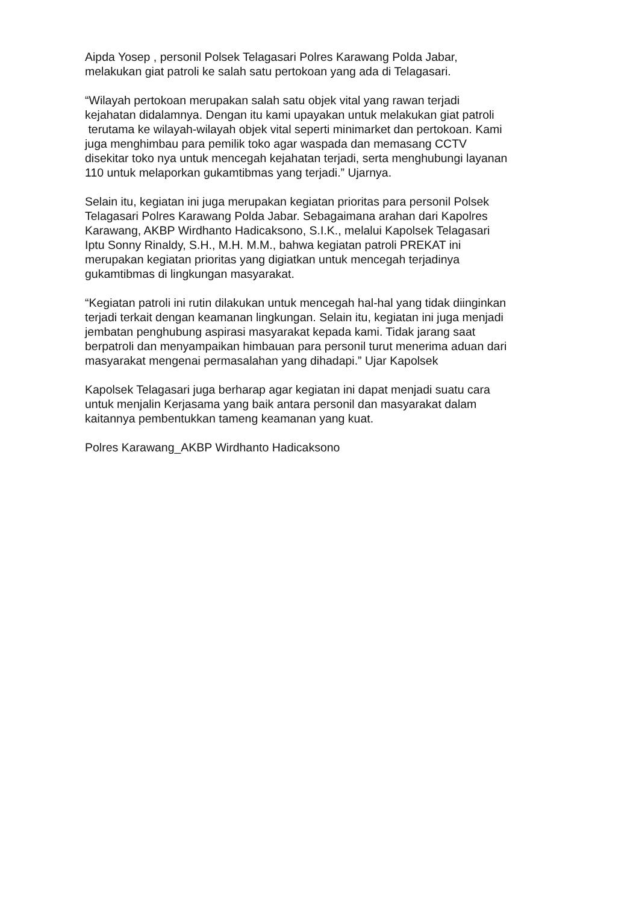Aipda Yosep , personil Polsek Telagasari Polres Karawang Polda Jabar,
melakukan giat patroli ke salah satu pertokoan yang ada di Telagasari.
“Wilayah pertokoan merupakan salah satu objek vital yang rawan terjadi
kejahatan didalamnya. Dengan itu kami upayakan untuk melakukan giat patroli
terutama ke wilayah-wilayah objek vital seperti minimarket dan pertokoan. Kami
juga menghimbau para pemilik toko agar waspada dan memasang CCTV
disekitar toko nya untuk mencegah kejahatan terjadi, serta menghubungi layanan
110 untuk melaporkan gukamtibmas yang terjadi.” Ujarnya.
Selain itu, kegiatan ini juga merupakan kegiatan prioritas para personil Polsek
Telagasari Polres Karawang Polda Jabar. Sebagaimana arahan dari Kapolres
Karawang, AKBP Wirdhanto Hadicaksono, S.I.K., melalui Kapolsek Telagasari
Iptu Sonny Rinaldy, S.H., M.H. M.M., bahwa kegiatan patroli PREKAT ini
merupakan kegiatan prioritas yang digiatkan untuk mencegah terjadinya
gukamtibmas di lingkungan masyarakat.
“Kegiatan patroli ini rutin dilakukan untuk mencegah hal-hal yang tidak diinginkan
terjadi terkait dengan keamanan lingkungan. Selain itu, kegiatan ini juga menjadi
jembatan penghubung aspirasi masyarakat kepada kami. Tidak jarang saat
berpatroli dan menyampaikan himbauan para personil turut menerima aduan dari
masyarakat mengenai permasalahan yang dihadapi.” Ujar Kapolsek
Kapolsek Telagasari juga berharap agar kegiatan ini dapat menjadi suatu cara
untuk menjalin Kerjasama yang baik antara personil dan masyarakat dalam
kaitannya pembentukkan tameng keamanan yang kuat.
Polres Karawang_AKBP Wirdhanto Hadicaksono